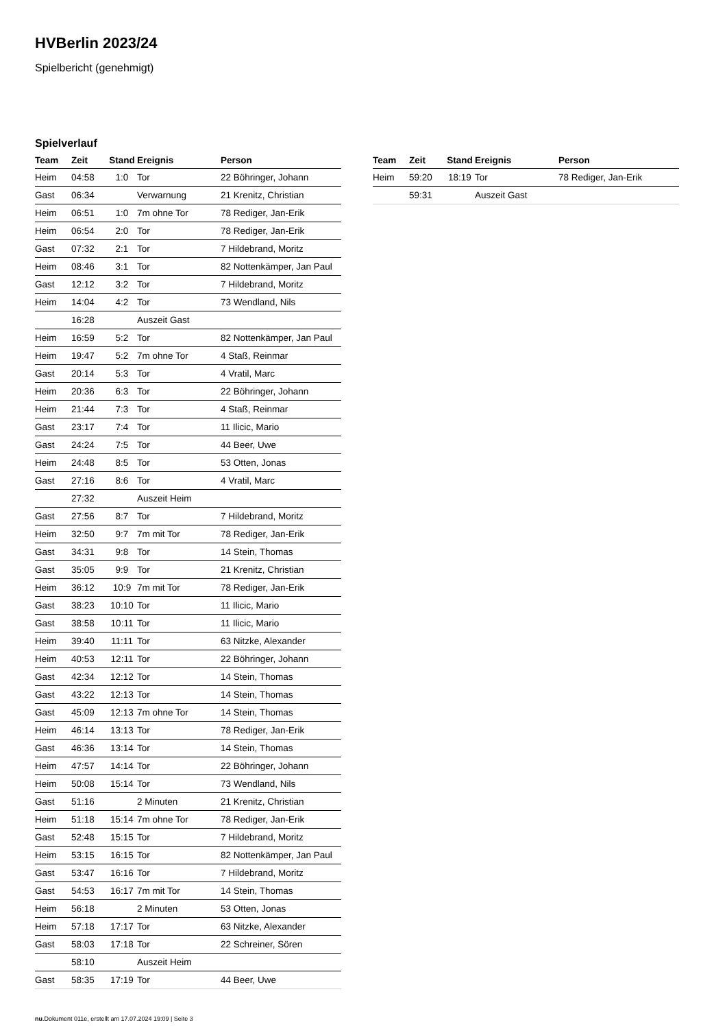HVBerlin 2023/24
Spielbericht (genehmigt)
Spielverlauf
| Team | Zeit | Stand | Ereignis | Person |
| --- | --- | --- | --- | --- |
| Heim | 04:58 | 1:0 | Tor | 22 Böhringer, Johann |
| Gast | 06:34 | | Verwarnung | 21 Krenitz, Christian |
| Heim | 06:51 | 1:0 | 7m ohne Tor | 78 Rediger, Jan-Erik |
| Heim | 06:54 | 2:0 | Tor | 78 Rediger, Jan-Erik |
| Gast | 07:32 | 2:1 | Tor | 7 Hildebrand, Moritz |
| Heim | 08:46 | 3:1 | Tor | 82 Nottenkämper, Jan Paul |
| Gast | 12:12 | 3:2 | Tor | 7 Hildebrand, Moritz |
| Heim | 14:04 | 4:2 | Tor | 73 Wendland, Nils |
| | 16:28 | | Auszeit Gast | |
| Heim | 16:59 | 5:2 | Tor | 82 Nottenkämper, Jan Paul |
| Heim | 19:47 | 5:2 | 7m ohne Tor | 4 Staß, Reinmar |
| Gast | 20:14 | 5:3 | Tor | 4 Vratil, Marc |
| Heim | 20:36 | 6:3 | Tor | 22 Böhringer, Johann |
| Heim | 21:44 | 7:3 | Tor | 4 Staß, Reinmar |
| Gast | 23:17 | 7:4 | Tor | 11 Ilicic, Mario |
| Gast | 24:24 | 7:5 | Tor | 44 Beer, Uwe |
| Heim | 24:48 | 8:5 | Tor | 53 Otten, Jonas |
| Gast | 27:16 | 8:6 | Tor | 4 Vratil, Marc |
| | 27:32 | | Auszeit Heim | |
| Gast | 27:56 | 8:7 | Tor | 7 Hildebrand, Moritz |
| Heim | 32:50 | 9:7 | 7m mit Tor | 78 Rediger, Jan-Erik |
| Gast | 34:31 | 9:8 | Tor | 14 Stein, Thomas |
| Gast | 35:05 | 9:9 | Tor | 21 Krenitz, Christian |
| Heim | 36:12 | 10:9 | 7m mit Tor | 78 Rediger, Jan-Erik |
| Gast | 38:23 | 10:10 | Tor | 11 Ilicic, Mario |
| Gast | 38:58 | 10:11 | Tor | 11 Ilicic, Mario |
| Heim | 39:40 | 11:11 | Tor | 63 Nitzke, Alexander |
| Heim | 40:53 | 12:11 | Tor | 22 Böhringer, Johann |
| Gast | 42:34 | 12:12 | Tor | 14 Stein, Thomas |
| Gast | 43:22 | 12:13 | Tor | 14 Stein, Thomas |
| Gast | 45:09 | 12:13 | 7m ohne Tor | 14 Stein, Thomas |
| Heim | 46:14 | 13:13 | Tor | 78 Rediger, Jan-Erik |
| Gast | 46:36 | 13:14 | Tor | 14 Stein, Thomas |
| Heim | 47:57 | 14:14 | Tor | 22 Böhringer, Johann |
| Heim | 50:08 | 15:14 | Tor | 73 Wendland, Nils |
| Gast | 51:16 | | 2 Minuten | 21 Krenitz, Christian |
| Heim | 51:18 | 15:14 | 7m ohne Tor | 78 Rediger, Jan-Erik |
| Gast | 52:48 | 15:15 | Tor | 7 Hildebrand, Moritz |
| Heim | 53:15 | 16:15 | Tor | 82 Nottenkämper, Jan Paul |
| Gast | 53:47 | 16:16 | Tor | 7 Hildebrand, Moritz |
| Gast | 54:53 | 16:17 | 7m mit Tor | 14 Stein, Thomas |
| Heim | 56:18 | | 2 Minuten | 53 Otten, Jonas |
| Heim | 57:18 | 17:17 | Tor | 63 Nitzke, Alexander |
| Gast | 58:03 | 17:18 | Tor | 22 Schreiner, Sören |
| | 58:10 | | Auszeit Heim | |
| Gast | 58:35 | 17:19 | Tor | 44 Beer, Uwe |
| Team | Zeit | Stand | Ereignis | Person |
| --- | --- | --- | --- | --- |
| Heim | 59:20 | 18:19 | Tor | 78 Rediger, Jan-Erik |
| | 59:31 | | Auszeit Gast | |
nu.Dokument 011e, erstellt am 17.07.2024 19:09 | Seite 3